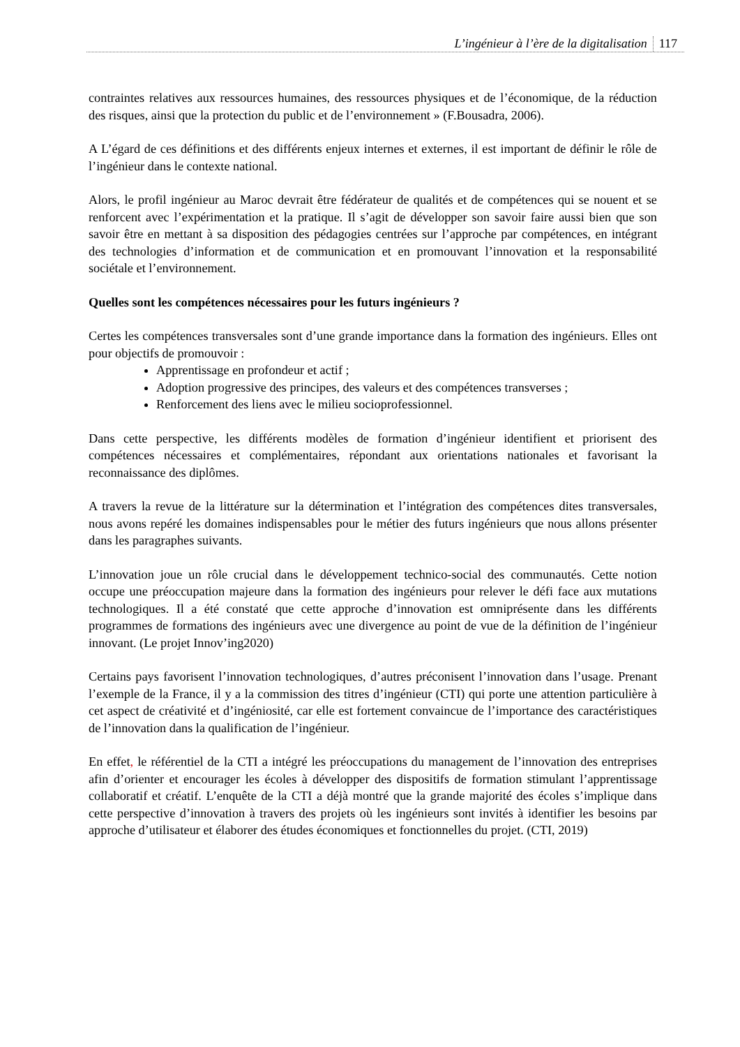L’ingénieur à l’ère de la digitalisation 117
contraintes relatives aux ressources humaines, des ressources physiques et de l’économique, de la réduction des risques, ainsi que la protection du public et de l’environnement » (F.Bousadra, 2006).
A L’égard de ces définitions et des différents enjeux internes et externes, il est important de définir le rôle de l’ingénieur dans le contexte national.
Alors, le profil ingénieur au Maroc devrait être fédérateur de qualités et de compétences qui se nouent et se renforcent avec l’expérimentation et la pratique. Il s’agit de développer son savoir faire aussi bien que son savoir être en mettant à sa disposition des pédagogies centrées sur l’approche par compétences, en intégrant des technologies d’information et de communication et en promouvant l’innovation et la responsabilité sociétale et l’environnement.
Quelles sont les compétences nécessaires pour les futurs ingénieurs ?
Certes les compétences transversales sont d’une grande importance dans la formation des ingénieurs. Elles ont pour objectifs de promouvoir :
Apprentissage en profondeur et actif ;
Adoption progressive des principes, des valeurs et des compétences transverses ;
Renforcement des liens avec le milieu socioprofessionnel.
Dans cette perspective, les différents modèles de formation d’ingénieur identifient et priorisent des compétences nécessaires et complémentaires, répondant aux orientations nationales et favorisant la reconnaissance des diplômes.
A travers la revue de la littérature sur la détermination et l’intégration des compétences dites transversales, nous avons repéré les domaines indispensables pour le métier des futurs ingénieurs que nous allons présenter dans les paragraphes suivants.
L’innovation joue un rôle crucial dans le développement technico-social des communautés. Cette notion occupe une préoccupation majeure dans la formation des ingénieurs pour relever le défi face aux mutations technologiques. Il a été constaté que cette approche d’innovation est omniprésente dans les différents programmes de formations des ingénieurs avec une divergence au point de vue de la définition de l’ingénieur innovant. (Le projet Innov’ing2020)
Certains pays favorisent l’innovation technologiques, d’autres préconisent l’innovation dans l’usage. Prenant l’exemple de la France, il y a la commission des titres d’ingénieur (CTI) qui porte une attention particulière à cet aspect de créativité et d’ingéniosité, car elle est fortement convaincue de l’importance des caractéristiques de l’innovation dans la qualification de l’ingénieur.
En effet, le référentiel de la CTI a intégré les préoccupations du management de l’innovation des entreprises afin d’orienter et encourager les écoles à développer des dispositifs de formation stimulant l’apprentissage collaboratif et créatif. L’enquête de la CTI a déjà montré que la grande majorité des écoles s’implique dans cette perspective d’innovation à travers des projets où les ingénieurs sont invités à identifier les besoins par approche d’utilisateur et élaborer des études économiques et fonctionnelles du projet. (CTI, 2019)